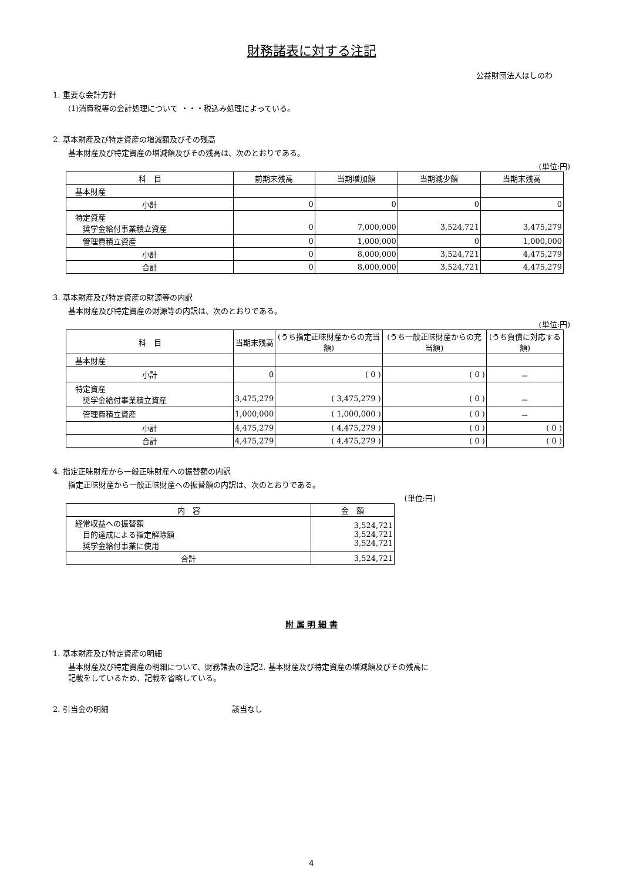財務諸表に対する注記
公益財団法人ほしのわ
1. 重要な会計方針
(1)消費税等の会計処理について ・・・税込み処理によっている。
2. 基本財産及び特定資産の増減額及びその残高
基本財産及び特定資産の増減額及びその残高は、次のとおりである。
(単位:円)
| 科 目 | 前期末残高 | 当期増加額 | 当期減少額 | 当期末残高 |
| --- | --- | --- | --- | --- |
| 基本財産 | | | | |
| 小計 | 0 | 0 | 0 | 0 |
| 特定資産 奨学金給付事業積立資産 | 0 | 7,000,000 | 3,524,721 | 3,475,279 |
| 管理費積立資産 | 0 | 1,000,000 | 0 | 1,000,000 |
| 小計 | 0 | 8,000,000 | 3,524,721 | 4,475,279 |
| 合計 | 0 | 8,000,000 | 3,524,721 | 4,475,279 |
3. 基本財産及び特定資産の財源等の内訳
基本財産及び特定資産の財源等の内訳は、次のとおりである。
(単位:円)
| 科 目 | 当期末残高 | (うち指定正味財産からの充当額) | (うち一般正味財産からの充当額) | (うち負債に対応する額) |
| --- | --- | --- | --- | --- |
| 基本財産 | | | | |
| 小計 | 0 | ( 0 ) | ( 0 ) | － |
| 特定資産 奨学金給付事業積立資産 | 3,475,279 | ( 3,475,279 ) | ( 0 ) | － |
| 管理費積立資産 | 1,000,000 | ( 1,000,000 ) | ( 0 ) | － |
| 小計 | 4,475,279 | ( 4,475,279 ) | ( 0 ) | ( 0 ) |
| 合計 | 4,475,279 | ( 4,475,279 ) | ( 0 ) | ( 0 ) |
4. 指定正味財産から一般正味財産への振替額の内訳
指定正味財産から一般正味財産への振替額の内訳は、次のとおりである。
(単位:円)
| 内 容 | 金 額 |
| --- | --- |
| 経常収益への振替額 目的達成による指定解除額 奨学金給付事業に使用 | 3,524,721 3,524,721 3,524,721 |
| 合計 | 3,524,721 |
附 属 明 細 書
1. 基本財産及び特定資産の明細
基本財産及び特定資産の明細について、財務諸表の注記2. 基本財産及び特定資産の増減額及びその残高に
記載をしているため、記載を省略している。
2. 引当金の明細 該当なし
4